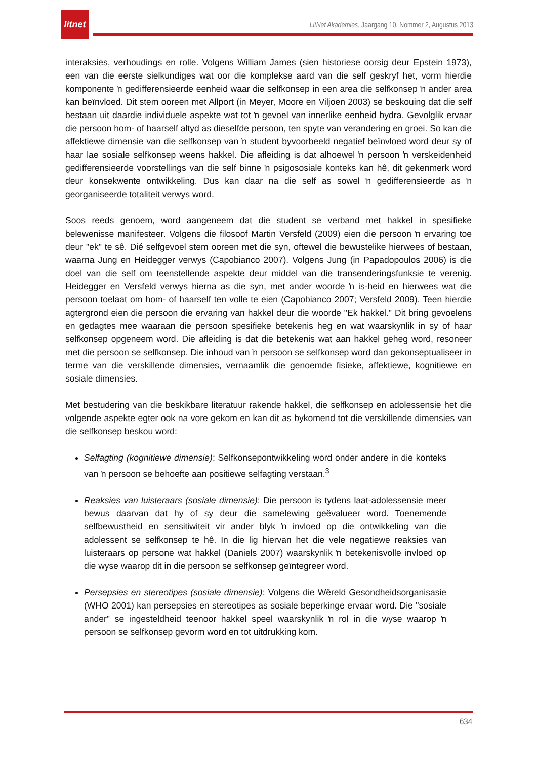litnet
LitNet Akademies, Jaargang 10, Nommer 2, Augustus 2013
interaksies, verhoudings en rolle. Volgens William James (sien historiese oorsig deur Epstein 1973), een van die eerste sielkundiges wat oor die komplekse aard van die self geskryf het, vorm hierdie komponente ŉ gedifferensieerde eenheid waar die selfkonsep in een area die selfkonsep ŉ ander area kan beïnvloed. Dit stem ooreen met Allport (in Meyer, Moore en Viljoen 2003) se beskouing dat die self bestaan uit daardie individuele aspekte wat tot ŉ gevoel van innerlike eenheid bydra. Gevolglik ervaar die persoon hom- of haarself altyd as dieselfde persoon, ten spyte van verandering en groei. So kan die affektiewe dimensie van die selfkonsep van ŉ student byvoorbeeld negatief beïnvloed word deur sy of haar lae sosiale selfkonsep weens hakkel. Die afleiding is dat alhoewel ŉ persoon ŉ verskeidenheid gedifferensieerde voorstellings van die self binne ŉ psigososiale konteks kan hê, dit gekenmerk word deur konsekwente ontwikkeling. Dus kan daar na die self as sowel ŉ gedifferensieerde as ŉ georganiseerde totaliteit verwys word.
Soos reeds genoem, word aangeneem dat die student se verband met hakkel in spesifieke belewenisse manifesteer. Volgens die filosoof Martin Versfeld (2009) eien die persoon ŉ ervaring toe deur "ek" te sê. Dié selfgevoel stem ooreen met die syn, oftewel die bewustelike hierwees of bestaan, waarna Jung en Heidegger verwys (Capobianco 2007). Volgens Jung (in Papadopoulos 2006) is die doel van die self om teenstellende aspekte deur middel van die transenderingsfunksie te verenig. Heidegger en Versfeld verwys hierna as die syn, met ander woorde ŉ is-heid en hierwees wat die persoon toelaat om hom- of haarself ten volle te eien (Capobianco 2007; Versfeld 2009). Teen hierdie agtergrond eien die persoon die ervaring van hakkel deur die woorde "Ek hakkel." Dit bring gevoelens en gedagtes mee waaraan die persoon spesifieke betekenis heg en wat waarskynlik in sy of haar selfkonsep opgeneem word. Die afleiding is dat die betekenis wat aan hakkel geheg word, resoneer met die persoon se selfkonsep. Die inhoud van ŉ persoon se selfkonsep word dan gekonseptualiseer in terme van die verskillende dimensies, vernaamlik die genoemde fisieke, affektiewe, kognitiewe en sosiale dimensies.
Met bestudering van die beskikbare literatuur rakende hakkel, die selfkonsep en adolessensie het die volgende aspekte egter ook na vore gekom en kan dit as bykomend tot die verskillende dimensies van die selfkonsep beskou word:
Selfagting (kognitiewe dimensie): Selfkonsepontwikkeling word onder andere in die konteks van ŉ persoon se behoefte aan positiewe selfagting verstaan.<sup>3</sup>
Reaksies van luisteraars (sosiale dimensie): Die persoon is tydens laat-adolessensie meer bewus daarvan dat hy of sy deur die samelewing geëvalueer word. Toenemende selfbewustheid en sensitiwiteit vir ander blyk ŉ invloed op die ontwikkeling van die adolessent se selfkonsep te hê. In die lig hiervan het die vele negatiewe reaksies van luisteraars op persone wat hakkel (Daniels 2007) waarskynlik ŉ betekenisvolle invloed op die wyse waarop dit in die persoon se selfkonsep geïntegreer word.
Persepsies en stereotipes (sosiale dimensie): Volgens die Wêreld Gesondheidsorganisasie (WHO 2001) kan persepsies en stereotipes as sosiale beperkinge ervaar word. Die "sosiale ander" se ingesteldheid teenoor hakkel speel waarskynlik ŉ rol in die wyse waarop ŉ persoon se selfkonsep gevorm word en tot uitdrukking kom.
634